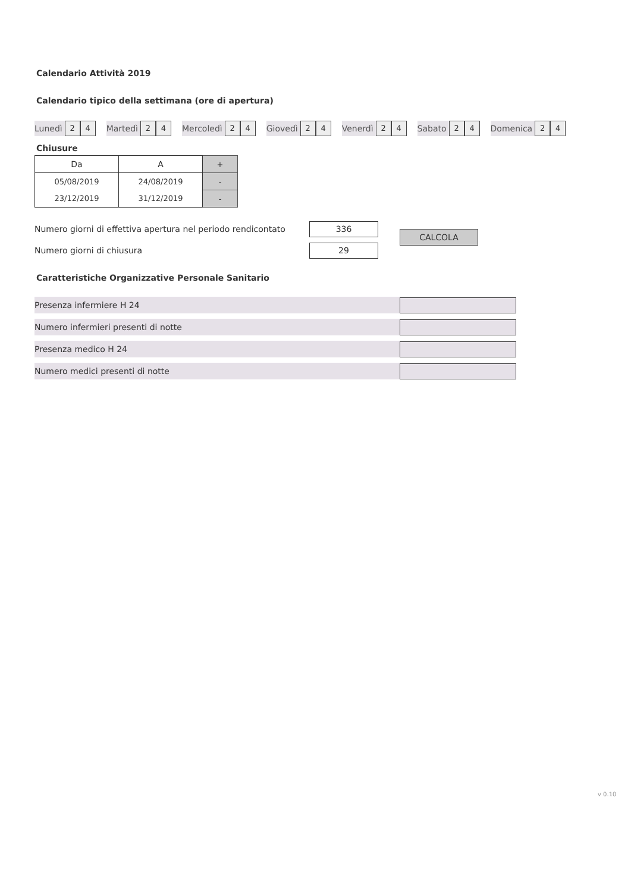Calendario Attività 2019
Calendario tipico della settimana (ore di apertura)
Lunedì
2 4
Martedì
2 4
Mercoledì
2 4
Giovedì
2 4
Venerdì
2 4
Sabato
2 4
Domenica
2 4
Chiusure
| Da | A | + |
| 05/08/2019 | 24/08/2019 | - |
| 23/12/2019 | 31/12/2019 | - |
Numero giorni di effettiva apertura nel periodo rendicontato
336
Numero giorni di chiusura
29
CALCOLA
Caratteristiche Organizzative Personale Sanitario
Presenza infermiere H 24
Numero infermieri presenti di notte
Presenza medico H 24
Numero medici presenti di notte
v 0.10